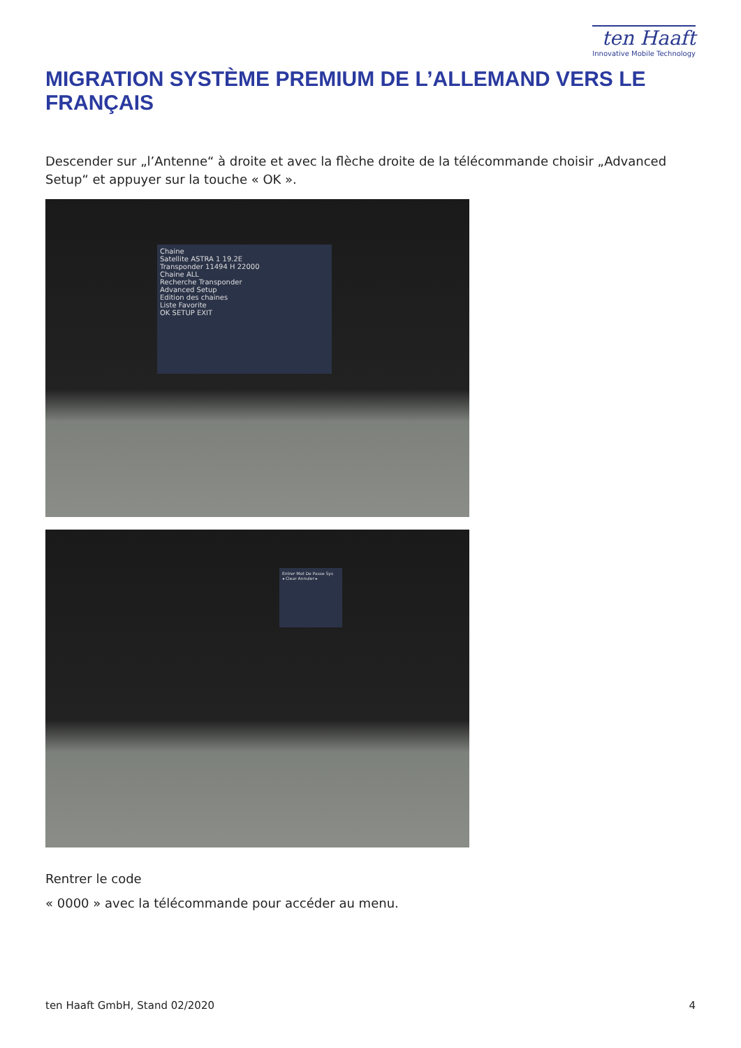ten Haaft
Innovative Mobile Technology
MIGRATION SYSTÈME PREMIUM DE L’ALLEMAND VERS LE FRANÇAIS
Descender sur „l’Antenne“ à droite et avec la flèche droite de la télécommande choisir „Advanced Setup“ et appuyer sur la touche « OK ».
Chaine
Satellite ASTRA 1 19.2E
Transponder 11494 H 22000
Chaine ALL
Recherche Transponder
Advanced Setup
Edition des chaines
Liste Favorite
OK SETUP EXIT
Entrer Mot De Passe Sys
◂ Clear Annuler ▸
Rentrer le code
« 0000 » avec la télécommande pour accéder au menu.
ten Haaft GmbH, Stand 02/2020 4